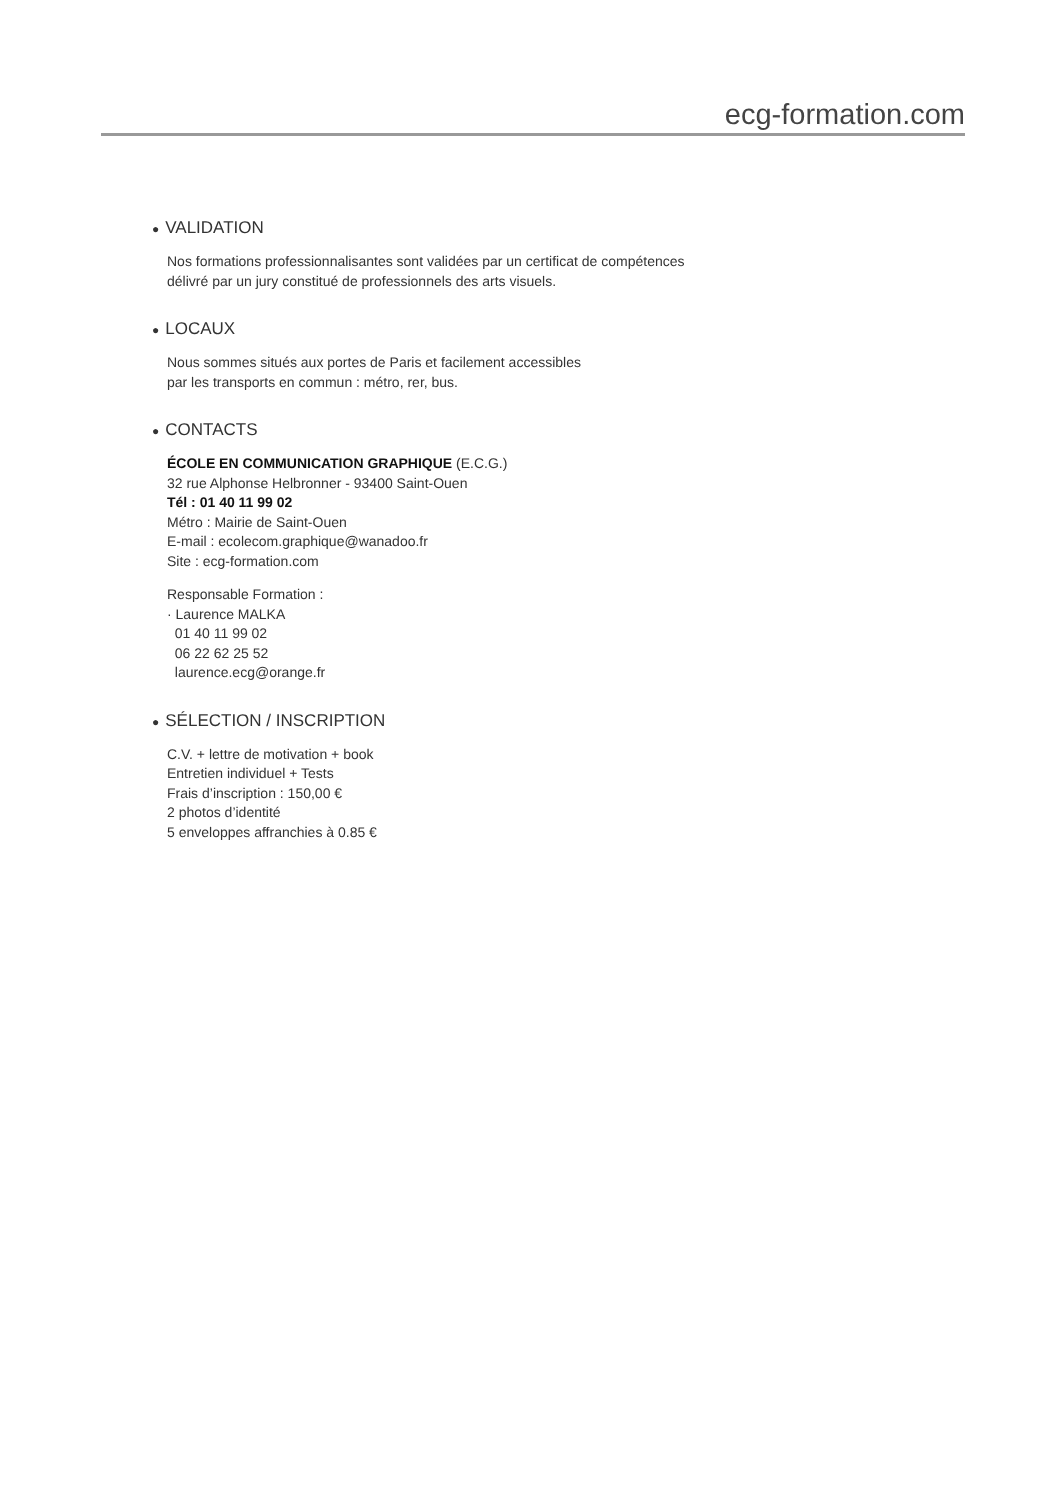ecg-formation.com
● VALIDATION
Nos formations professionnalisantes sont validées par un certificat de compétences
délivré par un jury constitué de professionnels des arts visuels.
● LOCAUX
Nous sommes situés aux portes de Paris et facilement accessibles
par les transports en commun : métro, rer, bus.
● CONTACTS
ÉCOLE EN COMMUNICATION GRAPHIQUE (E.C.G.)
32 rue Alphonse Helbronner - 93400 Saint-Ouen
Tél : 01 40 11 99 02
Métro : Mairie de Saint-Ouen
E-mail : ecolecom.graphique@wanadoo.fr
Site : ecg-formation.com
Responsable Formation :
· Laurence MALKA
01 40 11 99 02
06 22 62 25 52
laurence.ecg@orange.fr
● SÉLECTION / INSCRIPTION
C.V. + lettre de motivation + book
Entretien individuel + Tests
Frais d’inscription : 150,00 €
2 photos d’identité
5 enveloppes affranchies à 0.85 €